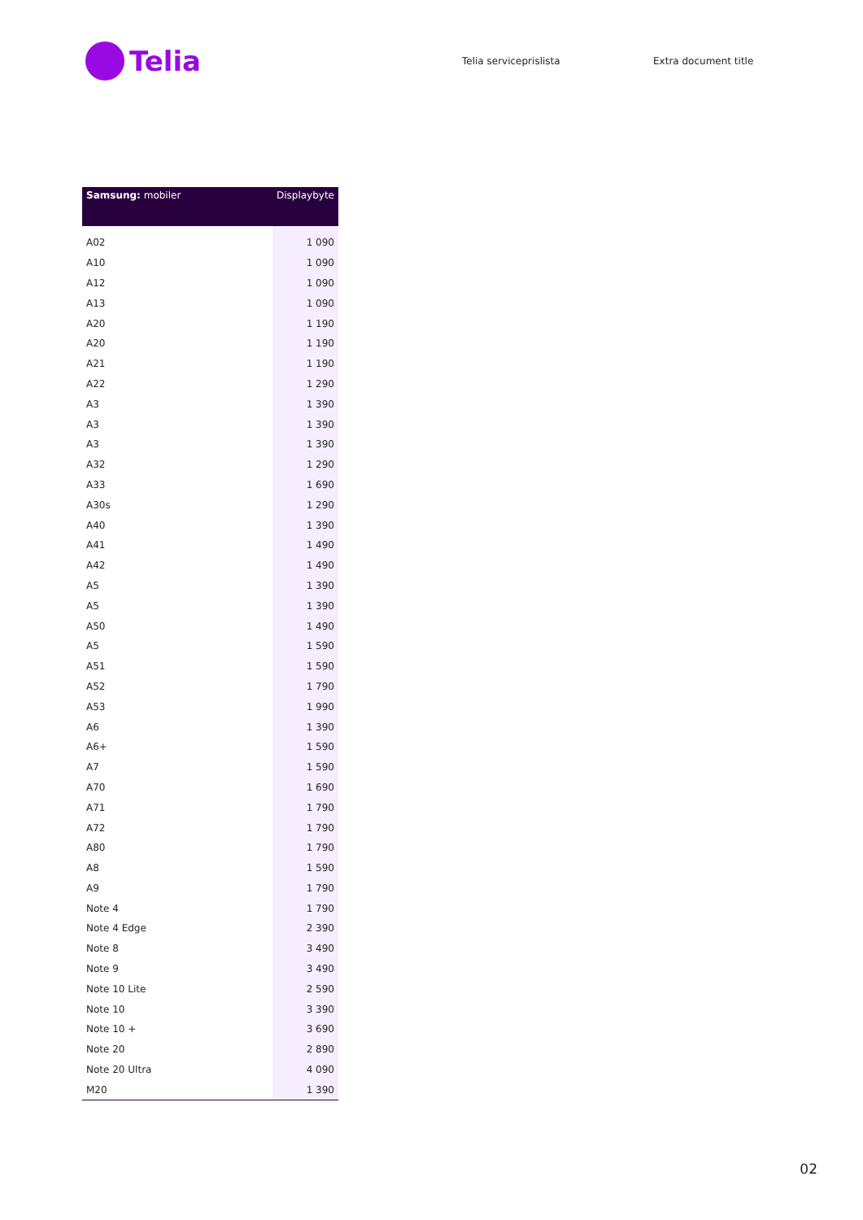Telia
Telia serviceprislista Extra document title
| Samsung: mobiler | Displaybyte |
| --- | --- |
| A02 | 1 090 |
| A10 | 1 090 |
| A12 | 1 090 |
| A13 | 1 090 |
| A20 | 1 190 |
| A20 | 1 190 |
| A21 | 1 190 |
| A22 | 1 290 |
| A3 | 1 390 |
| A3 | 1 390 |
| A3 | 1 390 |
| A32 | 1 290 |
| A33 | 1 690 |
| A30s | 1 290 |
| A40 | 1 390 |
| A41 | 1 490 |
| A42 | 1 490 |
| A5 | 1 390 |
| A5 | 1 390 |
| A50 | 1 490 |
| A5 | 1 590 |
| A51 | 1 590 |
| A52 | 1 790 |
| A53 | 1 990 |
| A6 | 1 390 |
| A6+ | 1 590 |
| A7 | 1 590 |
| A70 | 1 690 |
| A71 | 1 790 |
| A72 | 1 790 |
| A80 | 1 790 |
| A8 | 1 590 |
| A9 | 1 790 |
| Note 4 | 1 790 |
| Note 4 Edge | 2 390 |
| Note 8 | 3 490 |
| Note 9 | 3 490 |
| Note 10 Lite | 2 590 |
| Note 10 | 3 390 |
| Note 10 + | 3 690 |
| Note 20 | 2 890 |
| Note 20 Ultra | 4 090 |
| M20 | 1 390 |
02